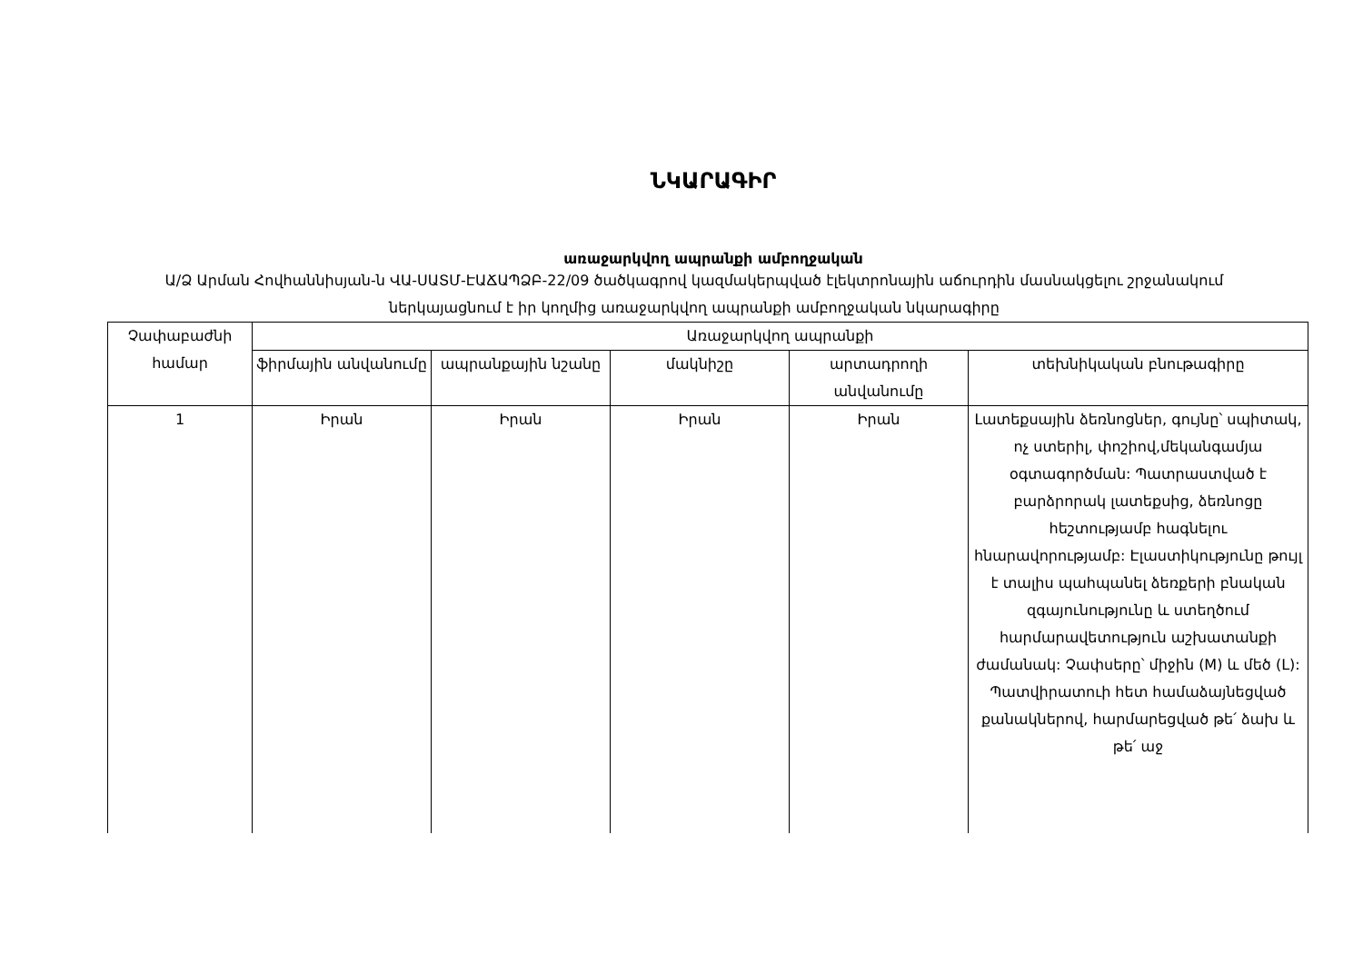ՆԿԱՐԱԳԻՐ
առաջարկվող ապրանքի ամբողջական
Ա/Ձ Արման Հովհաննիսյան-ն ՎԱ-ՍԱՏՄ-ԷԱՃԱՊՁԲ-22/09 ծածկագրով կազմակերպված էլեկտրոնային աճուրդին մասնակցելու շրջանակում ներկայացնում է իր կողմից առաջարկվող ապրանքի ամբողջական նկարագիրը
| Չափաբաժնի համար | Առաջարկվող ապրանքի | | | | |
| --- | --- | --- | --- | --- | --- |
| | ֆիրմային անվանումը | ապրանքային նշանը | մակնիշը | արտադրողի անվանումը | տեխնիկական բնութագիրը |
| 1 | Իրան | Իրան | Իրան | Իրան | Լատեքսային ձեռնոցներ, գույնը՝ սպիտակ, ոչ ստերիլ, փոշիով,մեկանգամյա օգտագործման: Պատրաստված է բարձրորակ լատեքսից, ձեռնոցը հեշտությամբ հագնելու հնարավորությամբ: Էլաստիկությունը թույլ է տալիս պահպանել ձեռքերի բնական զգայունությունը և ստեղծում հարմարավետություն աշխատանքի ժամանակ: Չափսերը՝ միջին (M) և մեծ (L): Պատվիրատուի հետ համաձայնեցված քանակներով, հարմարեցված թե՛ ձախ և թե՛ աջ |